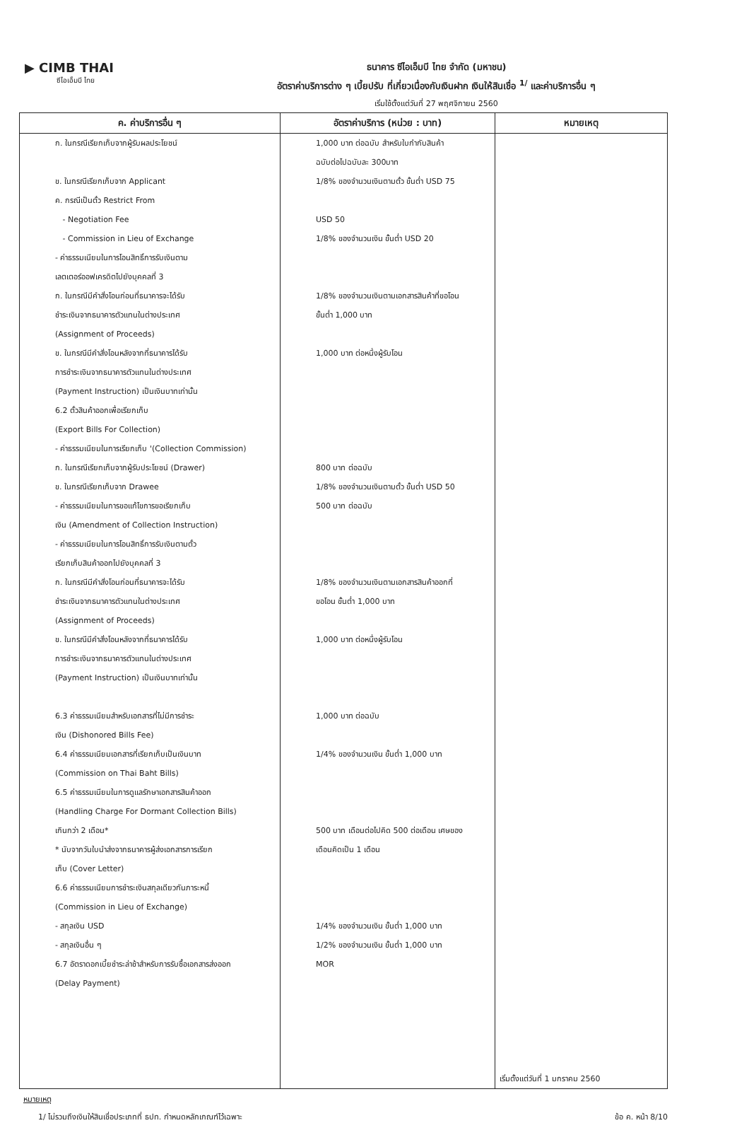▶ CIMB THAI
ซีไอเอ็มบี ไทย
ธนาคาร ซีไอเอ็มบี ไทย จำกัด (มหาชน)
อัตราค่าบริการต่าง ๆ เบี้ยปรับ ที่เกี่ยวเนื่องกับเงินฝาก เงินให้สินเชื่อ <sup>1/</sup> และค่าบริการอื่น ๆ
เริ่มใช้ตั้งแต่วันที่ 27 พฤศจิกายน 2560
| ค. ค่าบริการอื่น ๆ | อัตราค่าบริการ (หน่วย : บาท) | หมายเหตุ |
| --- | --- | --- |
| ก. ในกรณีเรียกเก็บจากผู้รับผลประโยชน์ ข. ในกรณีเรียกเก็บจาก Applicant ค. กรณีเป็นตั๋ว Restrict From - Negotiation Fee - Commission in Lieu of Exchange - ค่าธรรมเนียมในการโอนสิทธิ์การรับเงินตาม เลตเตอร์ออฟเครดิตไปยังบุคคลที่ 3 ก. ในกรณีมีคำสั่งโอนก่อนที่ธนาคารจะได้รับ ชำระเงินจากธนาคารตัวแทนในต่างประเทศ (Assignment of Proceeds) ข. ในกรณีมีคำสั่งโอนหลังจากที่ธนาคารได้รับ การชำระเงินจากธนาคารตัวแทนในต่างประเทศ (Payment Instruction) เป็นเงินบาทเท่านั้น 6.2 ตั๋วสินค้าออกเพื่อเรียกเก็บ (Export Bills For Collection) - ค่าธรรมเนียมในการเรียกเก็บ '(Collection Commission) ก. ในกรณีเรียกเก็บจากผู้รับประโยชน์ (Drawer) ข. ในกรณีเรียกเก็บจาก Drawee - ค่าธรรมเนียมในการขอแก้ไขการขอเรียกเก็บ เงิน (Amendment of Collection Instruction) - ค่าธรรมเนียมในการโอนสิทธิ์การรับเงินตามตั๋ว เรียกเก็บสินค้าออกไปยังบุคคลที่ 3 ก. ในกรณีมีคำสั่งโอนก่อนที่ธนาคารจะได้รับ ชำระเงินจากธนาคารตัวแทนในต่างประเทศ (Assignment of Proceeds) ข. ในกรณีมีคำสั่งโอนหลังจากที่ธนาคารได้รับ การชำระเงินจากธนาคารตัวแทนในต่างประเทศ (Payment Instruction) เป็นเงินบาทเท่านั้น 6.3 ค่าธรรมเนียมสำหรับเอกสารที่ไม่มีการชำระ เงิน (Dishonored Bills Fee) 6.4 ค่าธรรมเนียมเอกสารที่เรียกเก็บเป็นเงินบาท (Commission on Thai Baht Bills) 6.5 ค่าธรรมเนียมในการดูแลรักษาเอกสารสินค้าออก (Handling Charge For Dormant Collection Bills) เกินกว่า 2 เดือน* * นับจากวันใบนำส่งจากธนาคารผู้ส่งเอกสารการเรียก เก็บ (Cover Letter) 6.6 ค่าธรรมเนียมการชำระเงินสกุลเดียวกันภาระหนี้ (Commission in Lieu of Exchange) - สกุลเงิน USD - สกุลเงินอื่น ๆ 6.7 อัตราดอกเบี้ยชำระล่าช้าสำหรับการรับซื้อเอกสารส่งออก (Delay Payment) | 1,000 บาท ต่อฉบับ สำหรับใบกำกับสินค้า ฉบับต่อไปฉบับละ 300บาท 1/8% ของจำนวนเงินตามตั๋ว ขั้นต่ำ USD 75 USD 50 1/8% ของจำนวนเงิน ขั้นต่ำ USD 20 1/8% ของจำนวนเงินตามเอกสารสินค้าที่ขอโอน ขั้นต่ำ 1,000 บาท 1,000 บาท ต่อหนึ่งผู้รับโอน 800 บาท ต่อฉบับ 1/8% ของจำนวนเงินตามตั๋ว ขั้นต่ำ USD 50 500 บาท ต่อฉบับ 1/8% ของจำนวนเงินตามเอกสารสินค้าออกที่ ขอโอน ขั้นต่ำ 1,000 บาท 1,000 บาท ต่อหนึ่งผู้รับโอน 1,000 บาท ต่อฉบับ 1/4% ของจำนวนเงิน ขั้นต่ำ 1,000 บาท 500 บาท เดือนต่อไปคิด 500 ต่อเดือน เศษของ เดือนคิดเป็น 1 เดือน 1/4% ของจำนวนเงิน ขั้นต่ำ 1,000 บาท 1/2% ของจำนวนเงิน ขั้นต่ำ 1,000 บาท MOR | เริ่มตั้งแต่วันที่ 1 มกราคม 2560 |
หมายเหตุ
1/ ไม่รวมถึงเงินให้สินเชื่อประเภทที่ ธปท. กำหนดหลักเกณฑ์ไว้เฉพาะ ข้อ ค. หน้า 8/10